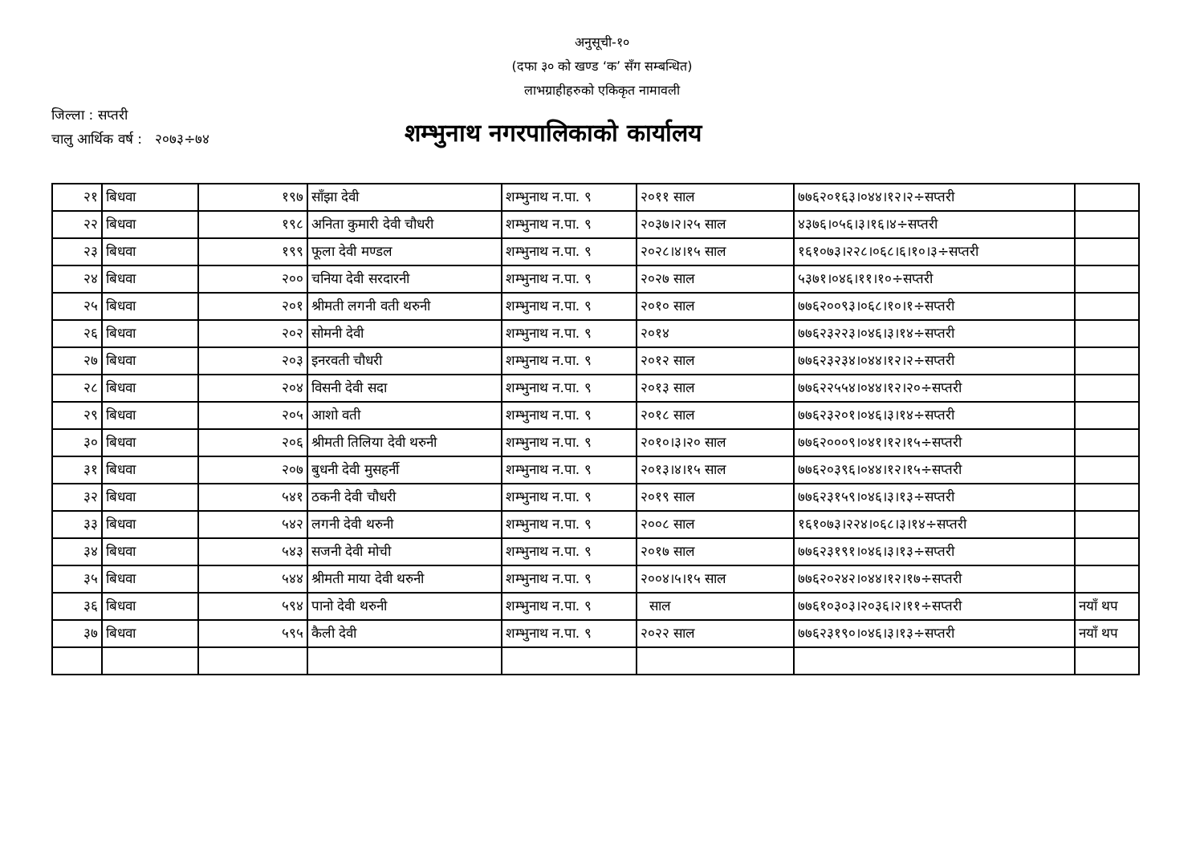अनुसूची-१०
(दफा ३० को खण्ड ‘क’ सँग सम्बन्धित)
लाभग्राहीहरुको एकिकृत नामावली
जिल्ला : सप्तरी
चालु आर्थिक वर्ष : २०७३÷७४
शम्भुनाथ नगरपालिकाको कार्यालय
| २१ | बिधवा | १९७ | साँझा देवी | शम्भुनाथ न.पा. ९ | २०११ साल | ७७६२०१६३।०४४।१२।२÷सप्तरी | |
| २२ | बिधवा | १९८ | अनिता कुमारी देवी चौधरी | शम्भुनाथ न.पा. ९ | २०३७।२।२५ साल | ४३७६।०५६।३।१६।४÷सप्तरी | |
| २३ | बिधवा | १९९ | फूला देवी मण्डल | शम्भुनाथ न.पा. ९ | २०२८।४।१५ साल | १६१०७३।२२८।०६८।६।१०।३÷सप्तरी | |
| २४ | बिधवा | २०० | चनिया देवी सरदारनी | शम्भुनाथ न.पा. ९ | २०२७ साल | ५३७१।०४६।११।१०÷सप्तरी | |
| २५ | बिधवा | २०१ | श्रीमती लगनी वती थरुनी | शम्भुनाथ न.पा. ९ | २०१० साल | ७७६२००९३।०६८।१०।१÷सप्तरी | |
| २६ | बिधवा | २०२ | सोमनी देवी | शम्भुनाथ न.पा. ९ | २०१४ | ७७६२३२२३।०४६।३।१४÷सप्तरी | |
| २७ | बिधवा | २०३ | इनरवती चौधरी | शम्भुनाथ न.पा. ९ | २०१२ साल | ७७६२३२३४।०४४।१२।२÷सप्तरी | |
| २८ | बिधवा | २०४ | विसनी देवी सदा | शम्भुनाथ न.पा. ९ | २०१३ साल | ७७६२२५५४।०४४।१२।२०÷सप्तरी | |
| २९ | बिधवा | २०५ | आशो वती | शम्भुनाथ न.पा. ९ | २०१८ साल | ७७६२३२०१।०४६।३।१४÷सप्तरी | |
| ३० | बिधवा | २०६ | श्रीमती तिलिया देवी थरुनी | शम्भुनाथ न.पा. ९ | २०१०।३।२० साल | ७७६२०००९।०४१।१२।१५÷सप्तरी | |
| ३१ | बिधवा | २०७ | बुधनी देवी मुसहर्नी | शम्भुनाथ न.पा. ९ | २०१३।४।१५ साल | ७७६२०३९६।०४४।१२।१५÷सप्तरी | |
| ३२ | बिधवा | ५४१ | ठकनी देवी चौधरी | शम्भुनाथ न.पा. ९ | २०१९ साल | ७७६२३१५९।०४६।३।१३÷सप्तरी | |
| ३३ | बिधवा | ५४२ | लगनी देवी थरुनी | शम्भुनाथ न.पा. ९ | २००८ साल | १६१०७३।२२४।०६८।३।१४÷सप्तरी | |
| ३४ | बिधवा | ५४३ | सजनी देवी मोची | शम्भुनाथ न.पा. ९ | २०१७ साल | ७७६२३१९१।०४६।३।१३÷सप्तरी | |
| ३५ | बिधवा | ५४४ | श्रीमती माया देवी थरुनी | शम्भुनाथ न.पा. ९ | २००४।५।१५ साल | ७७६२०२४२।०४४।१२।१७÷सप्तरी | |
| ३६ | बिधवा | ५९४ | पानो देवी थरुनी | शम्भुनाथ न.पा. ९ | साल | ७७६१०३०३।२०३६।२।११÷सप्तरी | नयाँ थप |
| ३७ | बिधवा | ५९५ | कैली देवी | शम्भुनाथ न.पा. ९ | २०२२ साल | ७७६२३१९०।०४६।३।१३÷सप्तरी | नयाँ थप |